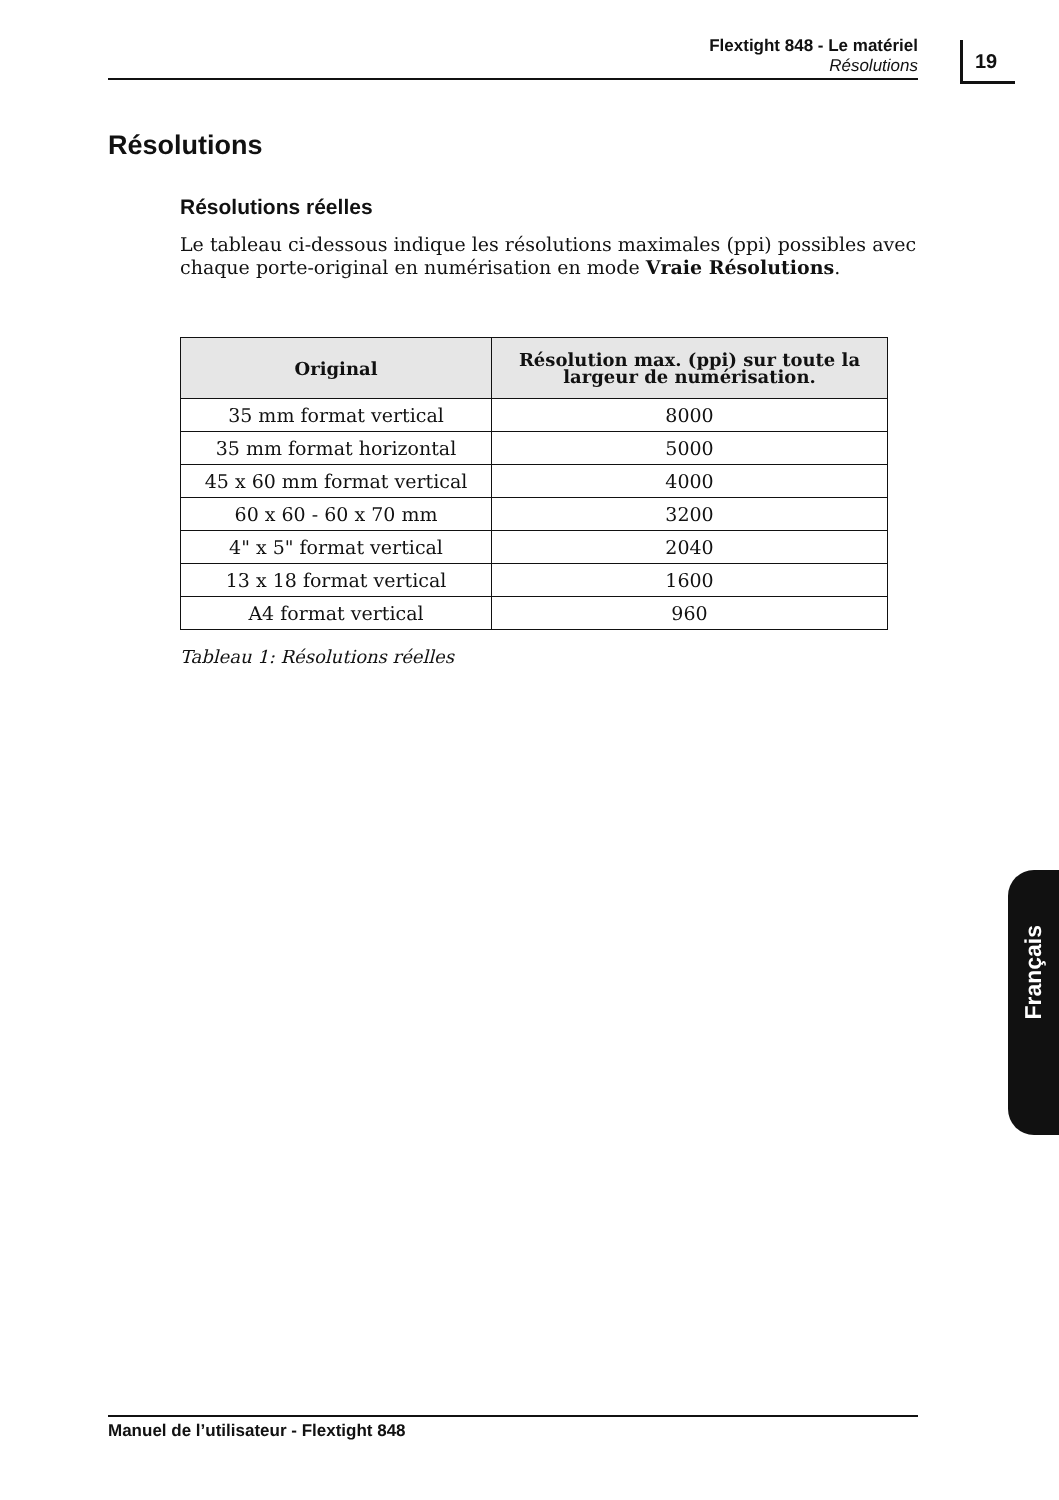Flextight 848 - Le matériel
Résolutions
19
Résolutions
Résolutions réelles
Le tableau ci-dessous indique les résolutions maximales (ppi) possibles avec chaque porte-original en numérisation en mode Vraie Résolutions.
| Original | Résolution max. (ppi) sur toute la largeur de numérisation. |
| --- | --- |
| 35 mm format vertical | 8000 |
| 35 mm format horizontal | 5000 |
| 45 x 60 mm format vertical | 4000 |
| 60 x 60 - 60 x 70 mm | 3200 |
| 4" x 5" format vertical | 2040 |
| 13 x 18 format vertical | 1600 |
| A4 format vertical | 960 |
Tableau 1: Résolutions réelles
Français
Manuel de l’utilisateur - Flextight 848